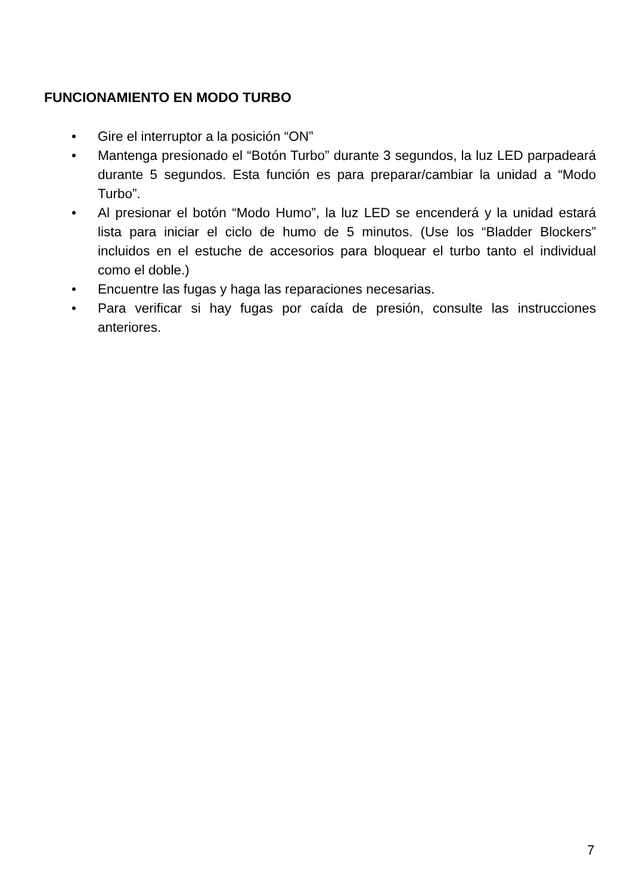FUNCIONAMIENTO EN MODO TURBO
• Gire el interruptor a la posición “ON”
• Mantenga presionado el “Botón Turbo” durante 3 segundos, la luz LED parpadeará durante 5 segundos. Esta función es para preparar/cambiar la unidad a “Modo Turbo”.
• Al presionar el botón “Modo Humo”, la luz LED se encenderá y la unidad estará lista para iniciar el ciclo de humo de 5 minutos. (Use los “Bladder Blockers” incluidos en el estuche de accesorios para bloquear el turbo tanto el individual como el doble.)
• Encuentre las fugas y haga las reparaciones necesarias.
• Para verificar si hay fugas por caída de presión, consulte las instrucciones anteriores.
7